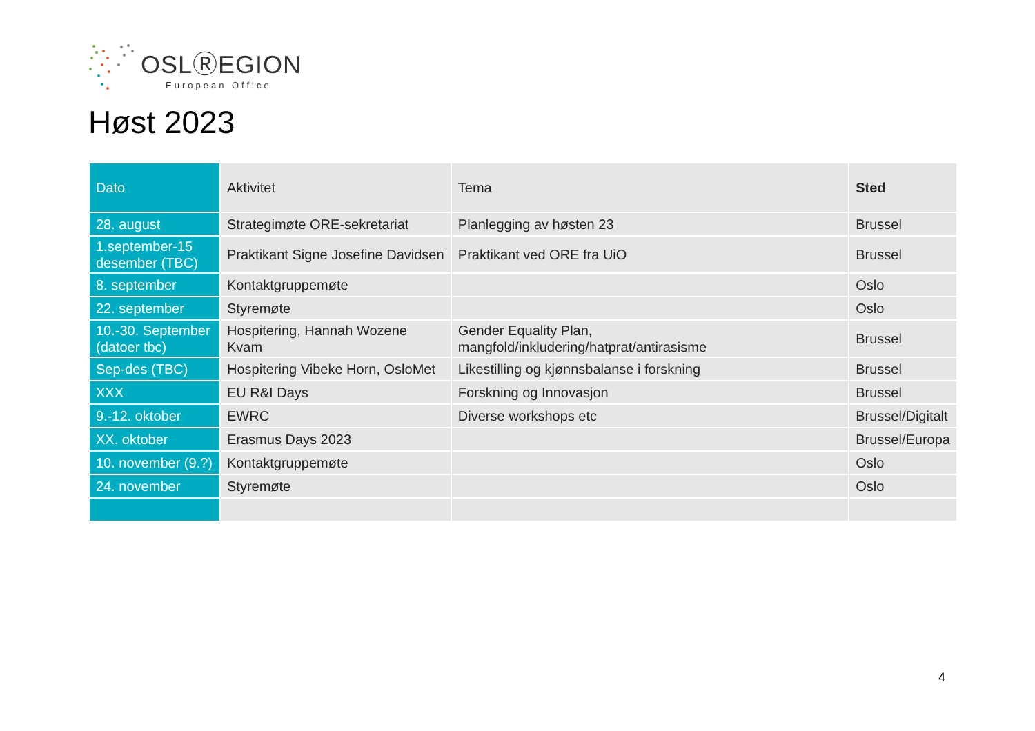OSLⓇEGION
European Office
Høst 2023
| Dato | Aktivitet | Tema | Sted |
| --- | --- | --- | --- |
| 28. august | Strategimøte ORE-sekretariat | Planlegging av høsten 23 | Brussel |
| 1.september-15 desember (TBC) | Praktikant Signe Josefine Davidsen | Praktikant ved ORE fra UiO | Brussel |
| 8. september | Kontaktgruppemøte | | Oslo |
| 22. september | Styremøte | | Oslo |
| 10.-30. September (datoer tbc) | Hospitering, Hannah Wozene Kvam | Gender Equality Plan, mangfold/inkludering/hatprat/antirasisme | Brussel |
| Sep-des (TBC) | Hospitering Vibeke Horn, OsloMet | Likestilling og kjønnsbalanse i forskning | Brussel |
| XXX | EU R&I Days | Forskning og Innovasjon | Brussel |
| 9.-12. oktober | EWRC | Diverse workshops etc | Brussel/Digitalt |
| XX. oktober | Erasmus Days 2023 | | Brussel/Europa |
| 10. november (9.?) | Kontaktgruppemøte | | Oslo |
| 24. november | Styremøte | | Oslo |
4